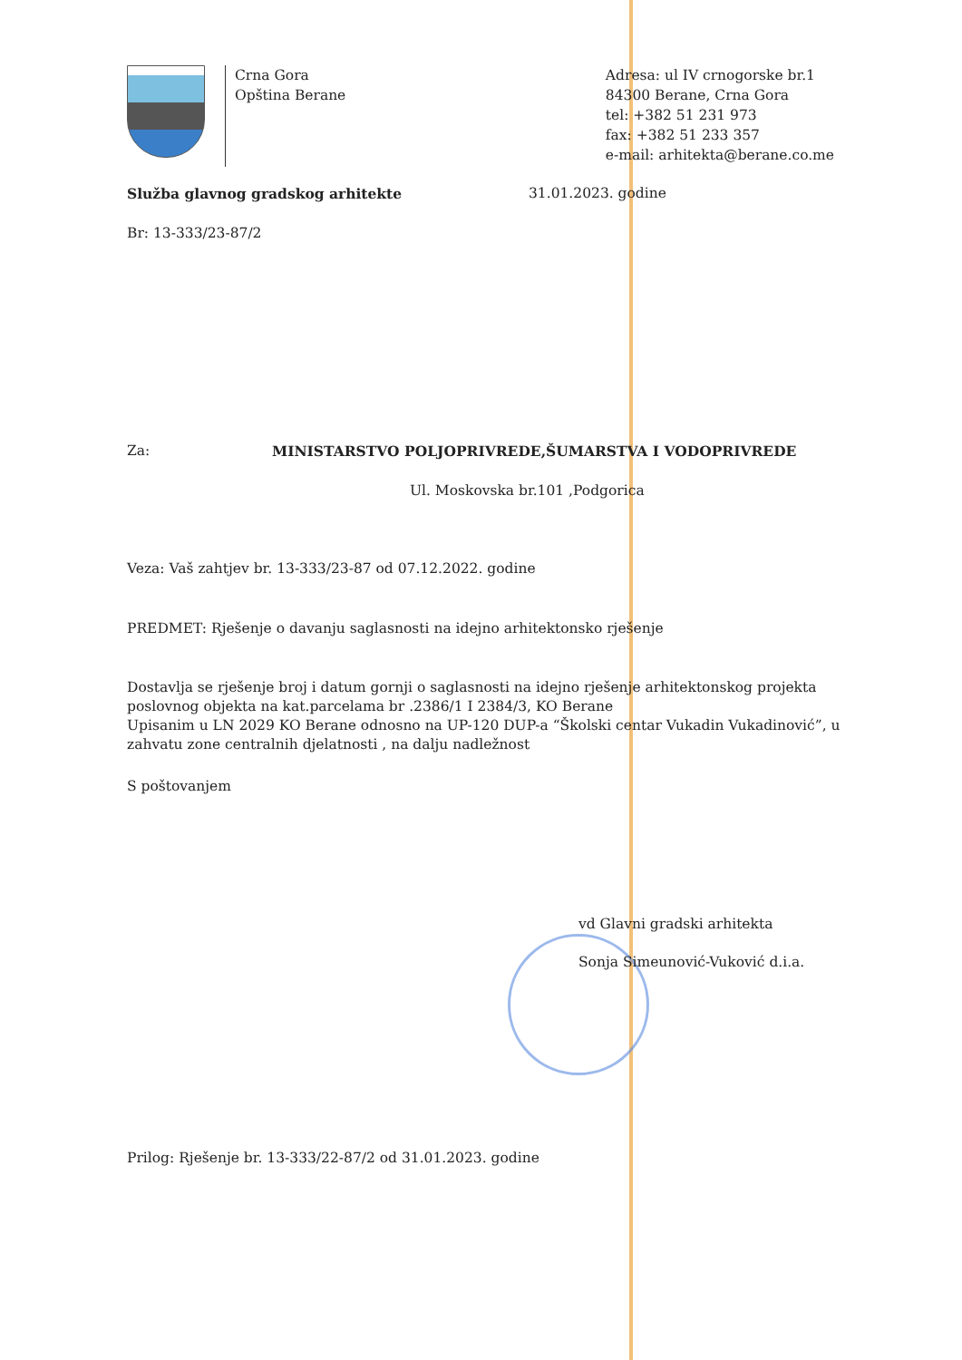Crna Gora
Opština Berane
Adresa: ul IV crnogorske br.1
84300 Berane, Crna Gora
tel: +382 51 231 973
fax: +382 51 233 357
e-mail: arhitekta@berane.co.me
Služba glavnog gradskog arhitekte 31.01.2023. godine
Br: 13-333/23-87/2
Za: MINISTARSTVO POLJOPRIVREDE,ŠUMARSTVA I VODOPRIVREDE
Ul. Moskovska br.101 ,Podgorica
Veza: Vaš zahtjev br. 13-333/23-87 od 07.12.2022. godine
PREDMET: Rješenje o davanju saglasnosti na idejno arhitektonsko rješenje
Dostavlja se rješenje broj i datum gornji o saglasnosti na idejno rješenje arhitektonskog projekta poslovnog objekta na kat.parcelama br .2386/1 I 2384/3, KO Berane
Upisanim u LN 2029 KO Berane odnosno na UP-120 DUP-a “Školski centar Vukadin Vukadinović”, u zahvatu zone centralnih djelatnosti , na dalju nadležnost
S poštovanjem
vd Glavni gradski arhitekta
Sonja Simeunović-Vuković d.i.a.
Prilog: Rješenje br. 13-333/22-87/2 od 31.01.2023. godine